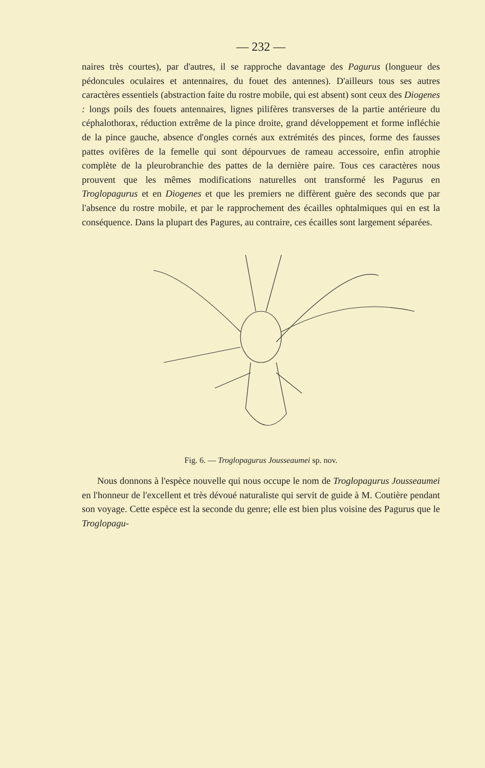— 232 —
naires très courtes), par d'autres, il se rapproche davantage des Pagurus (longueur des pédoncules oculaires et antennaires, du fouet des antennes). D'ailleurs tous ses autres caractères essentiels (abstraction faite du rostre mobile, qui est absent) sont ceux des Diogenes : longs poils des fouets antennaires, lignes pilifères transverses de la partie antérieure du céphalothorax, réduction extrême de la pince droite, grand développement et forme infléchie de la pince gauche, absence d'ongles cornés aux extrémités des pinces, forme des fausses pattes ovifères de la femelle qui sont dépourvues de rameau accessoire, enfin atrophie complète de la pleurobranchie des pattes de la dernière paire. Tous ces caractères nous prouvent que les mêmes modifications naturelles ont transformé les Pagurus en Troglopagurus et en Diogenes et que les premiers ne diffèrent guère des seconds que par l'absence du rostre mobile, et par le rapprochement des écailles ophtalmiques qui en est la conséquence. Dans la plupart des Pagures, au contraire, ces écailles sont largement séparées.
Fig. 6. — Troglopagurus Jousseaumei sp. nov.
Nous donnons à l'espèce nouvelle qui nous occupe le nom de Troglopagurus Jousseaumei en l'honneur de l'excellent et très dévoué naturaliste qui servit de guide à M. Coutière pendant son voyage. Cette espèce est la seconde du genre; elle est bien plus voisine des Pagurus que le Troglopagu-